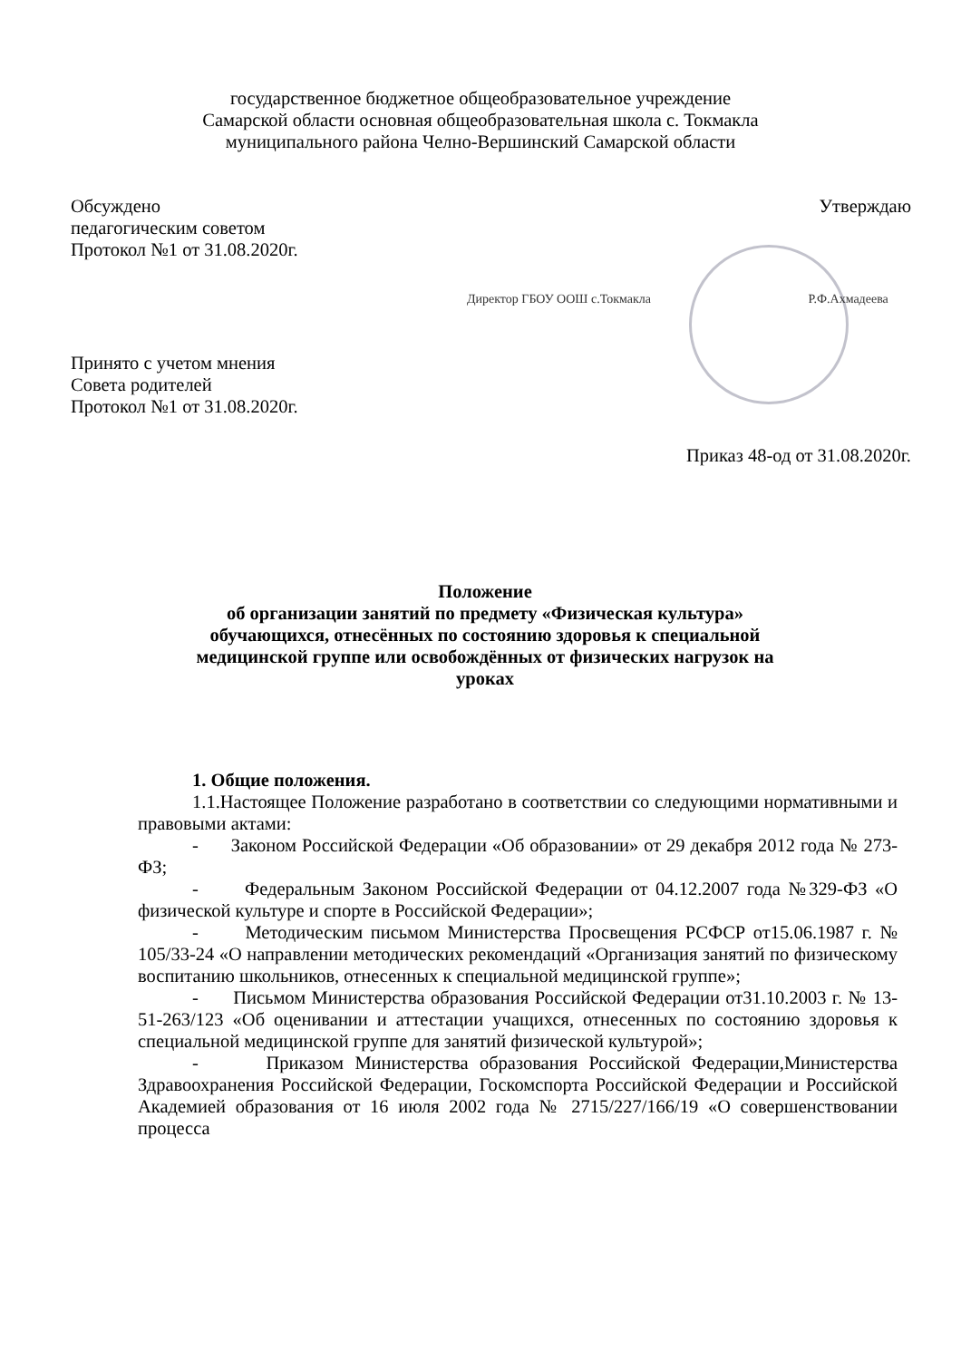государственное бюджетное общеобразовательное учреждение
Самарской области основная общеобразовательная школа с. Токмакла
муниципального района Челно-Вершинский Самарской области
Обсуждено
педагогическим советом
Протокол №1 от 31.08.2020г.
Утверждаю
Директор ГБОУ ООШ с.Токмакла Р.Ф.Ахмадеева
Принято с учетом мнения
Совета родителей
Протокол №1 от 31.08.2020г.
Приказ 48-од от 31.08.2020г.
Положение
об организации занятий по предмету «Физическая культура»
обучающихся, отнесённых по состоянию здоровья к специальной
медицинской группе или освобождённых от физических нагрузок на
уроках
1. Общие положения.
1.1.Настоящее Положение разработано в соответствии со следующими нормативными и правовыми актами:
- Законом Российской Федерации «Об образовании» от 29 декабря 2012 года № 273-ФЗ;
- Федеральным Законом Российской Федерации от 04.12.2007 года №329-ФЗ «О физической культуре и спорте в Российской Федерации»;
- Методическим письмом Министерства Просвещения РСФСР от15.06.1987 г. № 105/33-24 «О направлении методических рекомендаций «Организация занятий по физическому воспитанию школьников, отнесенных к специальной медицинской группе»;
- Письмом Министерства образования Российской Федерации от31.10.2003 г. № 13-51-263/123 «Об оценивании и аттестации учащихся, отнесенных по состоянию здоровья к специальной медицинской группе для занятий физической культурой»;
- Приказом Министерства образования Российской Федерации,Министерства Здравоохранения Российской Федерации, Госкомспорта Российской Федерации и Российской Академией образования от 16 июля 2002 года № 2715/227/166/19 «О совершенствовании процесса